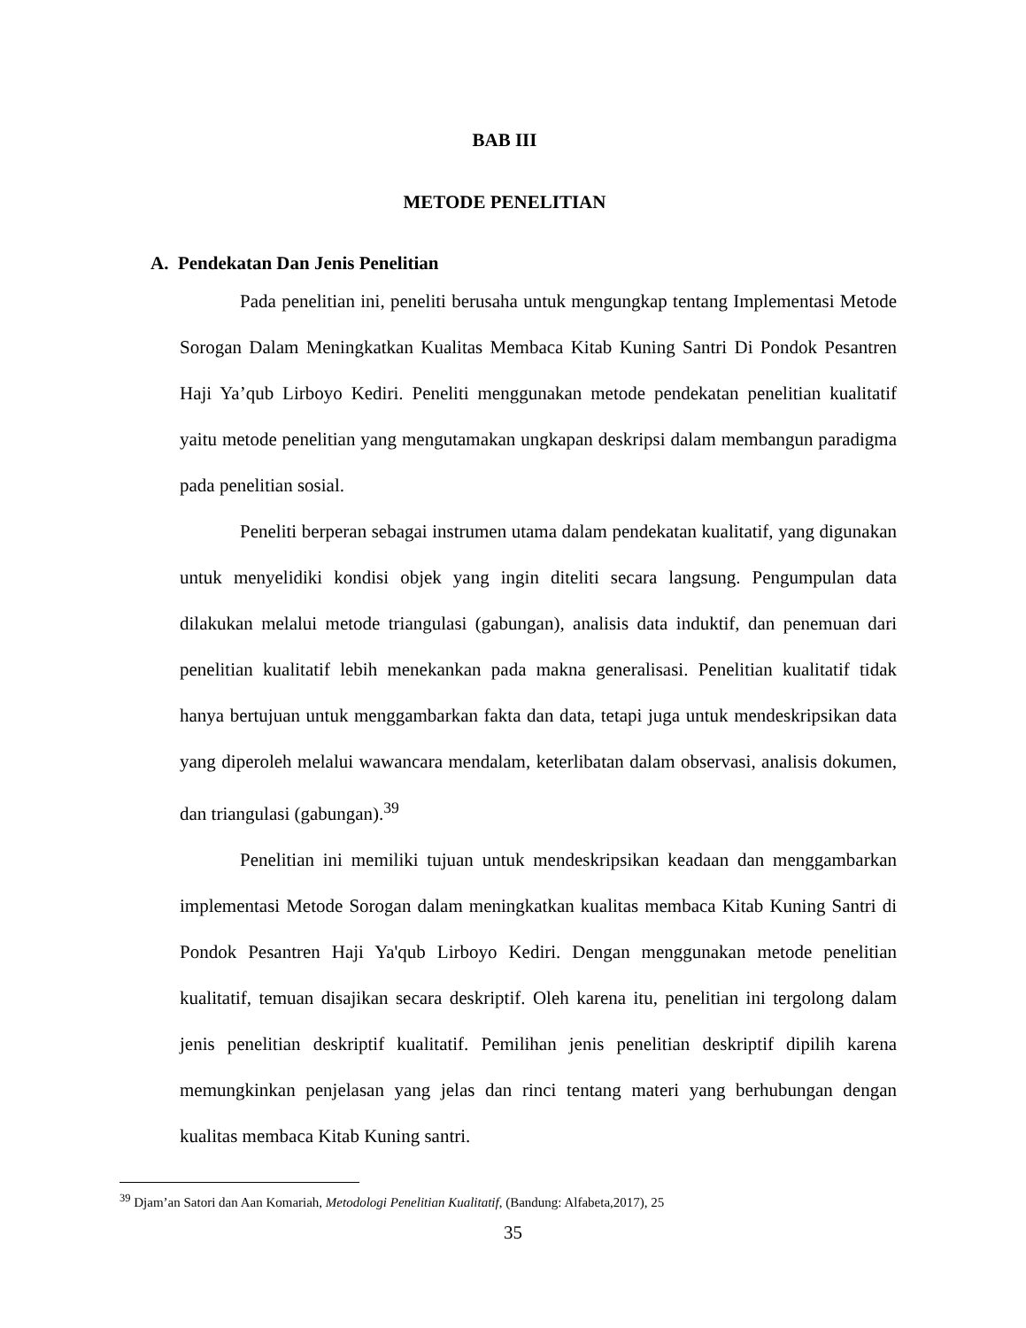BAB III
METODE PENELITIAN
A. Pendekatan Dan Jenis Penelitian
Pada penelitian ini, peneliti berusaha untuk mengungkap tentang Implementasi Metode Sorogan Dalam Meningkatkan Kualitas Membaca Kitab Kuning Santri Di Pondok Pesantren Haji Ya’qub Lirboyo Kediri. Peneliti menggunakan metode pendekatan penelitian kualitatif yaitu metode penelitian yang mengutamakan ungkapan deskripsi dalam membangun paradigma pada penelitian sosial.
Peneliti berperan sebagai instrumen utama dalam pendekatan kualitatif, yang digunakan untuk menyelidiki kondisi objek yang ingin diteliti secara langsung. Pengumpulan data dilakukan melalui metode triangulasi (gabungan), analisis data induktif, dan penemuan dari penelitian kualitatif lebih menekankan pada makna generalisasi. Penelitian kualitatif tidak hanya bertujuan untuk menggambarkan fakta dan data, tetapi juga untuk mendeskripsikan data yang diperoleh melalui wawancara mendalam, keterlibatan dalam observasi, analisis dokumen, dan triangulasi (gabungan).<sup>39</sup>
Penelitian ini memiliki tujuan untuk mendeskripsikan keadaan dan menggambarkan implementasi Metode Sorogan dalam meningkatkan kualitas membaca Kitab Kuning Santri di Pondok Pesantren Haji Ya'qub Lirboyo Kediri. Dengan menggunakan metode penelitian kualitatif, temuan disajikan secara deskriptif. Oleh karena itu, penelitian ini tergolong dalam jenis penelitian deskriptif kualitatif. Pemilihan jenis penelitian deskriptif dipilih karena memungkinkan penjelasan yang jelas dan rinci tentang materi yang berhubungan dengan kualitas membaca Kitab Kuning santri.
<sup>39</sup> Djam’an Satori dan Aan Komariah, Metodologi Penelitian Kualitatif, (Bandung: Alfabeta,2017), 25
35